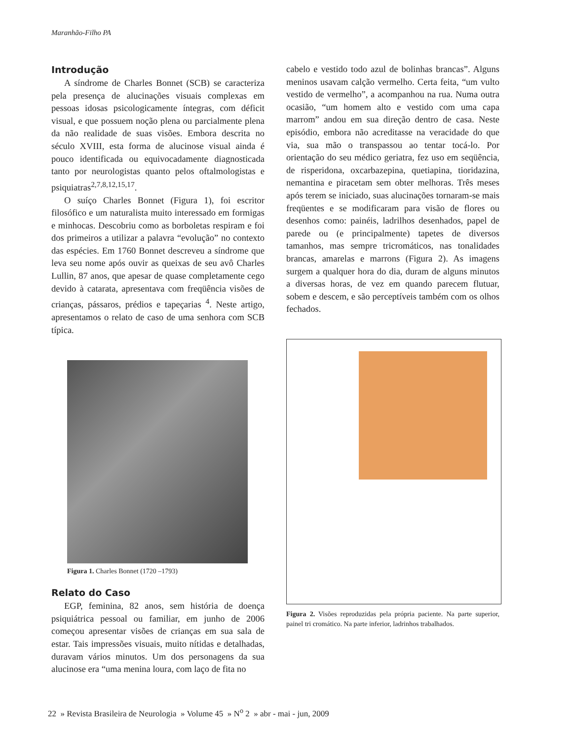Maranhão-Filho PA
Introdução
A síndrome de Charles Bonnet (SCB) se caracteriza pela presença de alucinações visuais complexas em pessoas idosas psicologicamente íntegras, com déficit visual, e que possuem noção plena ou parcialmente plena da não realidade de suas visões. Embora descrita no século XVIII, esta forma de alucinose visual ainda é pouco identificada ou equivocadamente diagnosticada tanto por neurologistas quanto pelos oftalmologistas e psiquiatras<sup>2,7,8,12,15,17</sup>.
O suíço Charles Bonnet (Figura 1), foi escritor filosófico e um naturalista muito interessado em formigas e minhocas. Descobriu como as borboletas respiram e foi dos primeiros a utilizar a palavra “evolução” no contexto das espécies. Em 1760 Bonnet descreveu a síndrome que leva seu nome após ouvir as queixas de seu avô Charles Lullin, 87 anos, que apesar de quase completamente cego devido à catarata, apresentava com freqüência visões de crianças, pássaros, prédios e tapeçarias <sup>4</sup>. Neste artigo, apresentamos o relato de caso de uma senhora com SCB típica.
Figura 1. Charles Bonnet (1720 –1793)
Relato do Caso
EGP, feminina, 82 anos, sem história de doença psiquiátrica pessoal ou familiar, em junho de 2006 começou apresentar visões de crianças em sua sala de estar. Tais impressões visuais, muito nítidas e detalhadas, duravam vários minutos. Um dos personagens da sua alucinose era “uma menina loura, com laço de fita no
cabelo e vestido todo azul de bolinhas brancas”. Alguns meninos usavam calção vermelho. Certa feita, “um vulto vestido de vermelho”, a acompanhou na rua. Numa outra ocasião, “um homem alto e vestido com uma capa marrom” andou em sua direção dentro de casa. Neste episódio, embora não acreditasse na veracidade do que via, sua mão o transpassou ao tentar tocá-lo. Por orientação do seu médico geriatra, fez uso em seqüência, de risperidona, oxcarbazepina, quetiapina, tioridazina, nemantina e piracetam sem obter melhoras. Três meses após terem se iniciado, suas alucinações tornaram-se mais freqüentes e se modificaram para visão de flores ou desenhos como: painéis, ladrilhos desenhados, papel de parede ou (e principalmente) tapetes de diversos tamanhos, mas sempre tricromáticos, nas tonalidades brancas, amarelas e marrons (Figura 2). As imagens surgem a qualquer hora do dia, duram de alguns minutos a diversas horas, de vez em quando parecem flutuar, sobem e descem, e são perceptíveis também com os olhos fechados.
Figura 2. Visões reproduzidas pela própria paciente. Na parte superior, painel tri cromático. Na parte inferior, ladrinhos trabalhados.
22 » Revista Brasileira de Neurologia » Volume 45 » N<sup>o</sup> 2 » abr - mai - jun, 2009